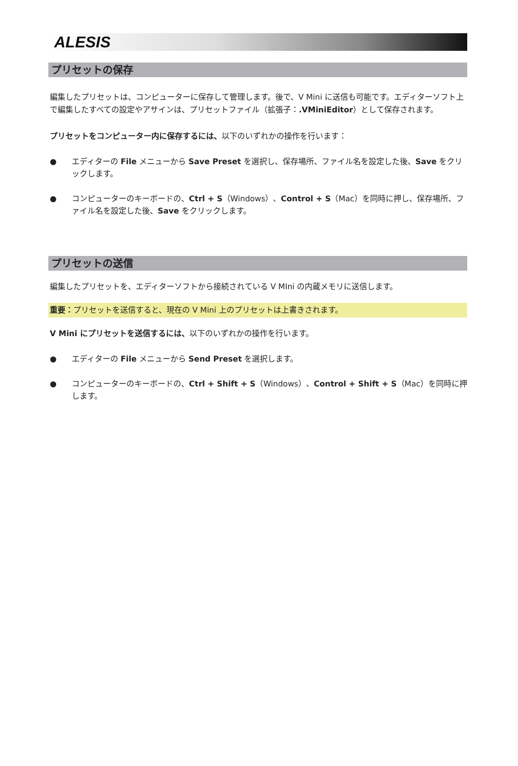ALESIS
プリセットの保存
編集したプリセットは、コンピューターに保存して管理します。後で、V Mini に送信も可能です。エディターソフト上で編集したすべての設定やアサインは、プリセットファイル（拡張子：.VMiniEditor）として保存されます。
プリセットをコンピューター内に保存するには、以下のいずれかの操作を行います：
● エディターの File メニューから Save Preset を選択し、保存場所、ファイル名を設定した後、Save をクリックします。
● コンピューターのキーボードの、Ctrl + S（Windows）、Control + S（Mac）を同時に押し、保存場所、ファイル名を設定した後、Save をクリックします。
プリセットの送信
編集したプリセットを、エディターソフトから接続されている V MIni の内蔵メモリに送信します。
重要：プリセットを送信すると、現在の V Mini 上のプリセットは上書きされます。
V Mini にプリセットを送信するには、以下のいずれかの操作を行います。
● エディターの File メニューから Send Preset を選択します。
● コンピューターのキーボードの、Ctrl + Shift + S（Windows）、Control + Shift + S（Mac）を同時に押します。